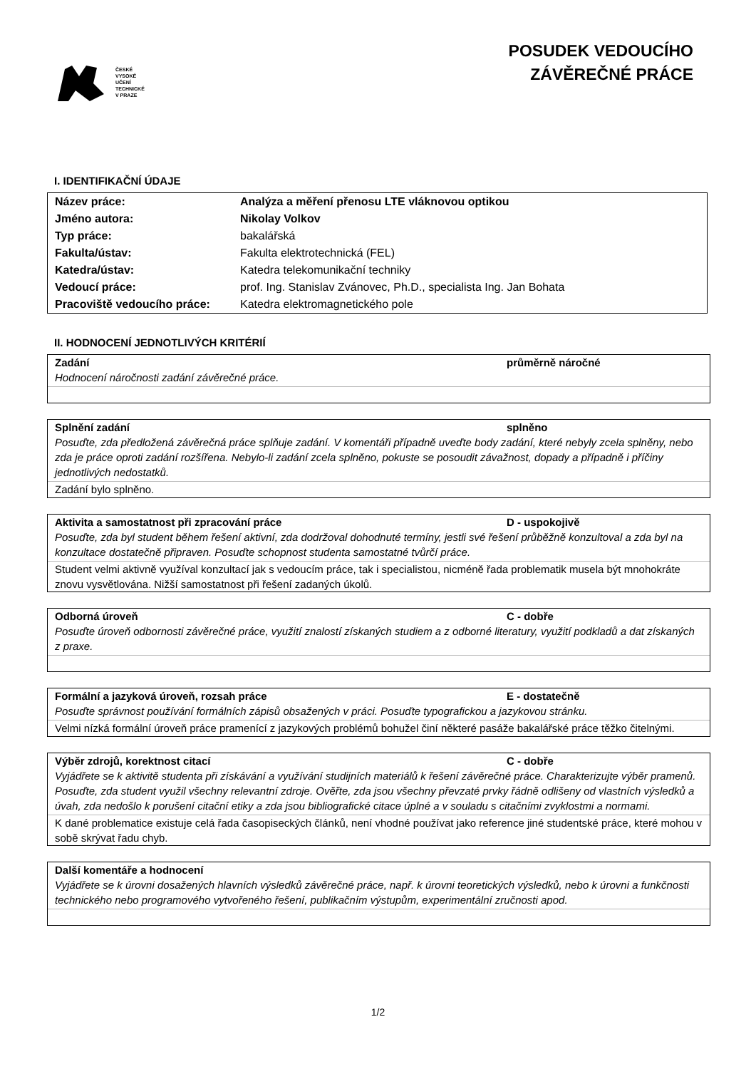ČESKÉ
VYSOKÉ
UČENÍ
TECHNICKÉ
V PRAZE
POSUDEK VEDOUCÍHO
ZÁVĚREČNÉ PRÁCE
I. IDENTIFIKAČNÍ ÚDAJE
| Název práce: | Analýza a měření přenosu LTE vláknovou optikou |
| Jméno autora: | Nikolay Volkov |
| Typ práce: | bakalářská |
| Fakulta/ústav: | Fakulta elektrotechnická (FEL) |
| Katedra/ústav: | Katedra telekomunikační techniky |
| Vedoucí práce: | prof. Ing. Stanislav Zvánovec, Ph.D., specialista Ing. Jan Bohata |
| Pracoviště vedoucího práce: | Katedra elektromagnetického pole |
II. HODNOCENÍ JEDNOTLIVÝCH KRITÉRIÍ
Zadání průměrně náročné
Hodnocení náročnosti zadání závěrečné práce.
Splnění zadání splněno
Posuďte, zda předložená závěrečná práce splňuje zadání. V komentáři případně uveďte body zadání, které nebyly zcela splněny, nebo zda je práce oproti zadání rozšířena. Nebylo-li zadání zcela splněno, pokuste se posoudit závažnost, dopady a případně i příčiny jednotlivých nedostatků.
Zadání bylo splněno.
Aktivita a samostatnost při zpracování práce D - uspokojivě
Posuďte, zda byl student během řešení aktivní, zda dodržoval dohodnuté termíny, jestli své řešení průběžně konzultoval a zda byl na konzultace dostatečně připraven. Posuďte schopnost studenta samostatné tvůrčí práce.
Student velmi aktivně využíval konzultací jak s vedoucím práce, tak i specialistou, nicméně řada problematik musela být mnohokráte znovu vysvětlována. Nižší samostatnost při řešení zadaných úkolů.
Odborná úroveň C - dobře
Posuďte úroveň odbornosti závěrečné práce, využití znalostí získaných studiem a z odborné literatury, využití podkladů a dat získaných z praxe.
Formální a jazyková úroveň, rozsah práce E - dostatečně
Posuďte správnost používání formálních zápisů obsažených v práci. Posuďte typografickou a jazykovou stránku.
Velmi nízká formální úroveň práce pramenící z jazykových problémů bohužel činí některé pasáže bakalářské práce těžko čitelnými.
Výběr zdrojů, korektnost citací C - dobře
Vyjádřete se k aktivitě studenta při získávání a využívání studijních materiálů k řešení závěrečné práce. Charakterizujte výběr pramenů. Posuďte, zda student využil všechny relevantní zdroje. Ověřte, zda jsou všechny převzaté prvky řádně odlišeny od vlastních výsledků a úvah, zda nedošlo k porušení citační etiky a zda jsou bibliografické citace úplné a v souladu s citačními zvyklostmi a normami.
K dané problematice existuje celá řada časopiseckých článků, není vhodné používat jako reference jiné studentské práce, které mohou v sobě skrývat řadu chyb.
Další komentáře a hodnocení
Vyjádřete se k úrovni dosažených hlavních výsledků závěrečné práce, např. k úrovni teoretických výsledků, nebo k úrovni a funkčnosti technického nebo programového vytvořeného řešení, publikačním výstupům, experimentální zručnosti apod.
1/2